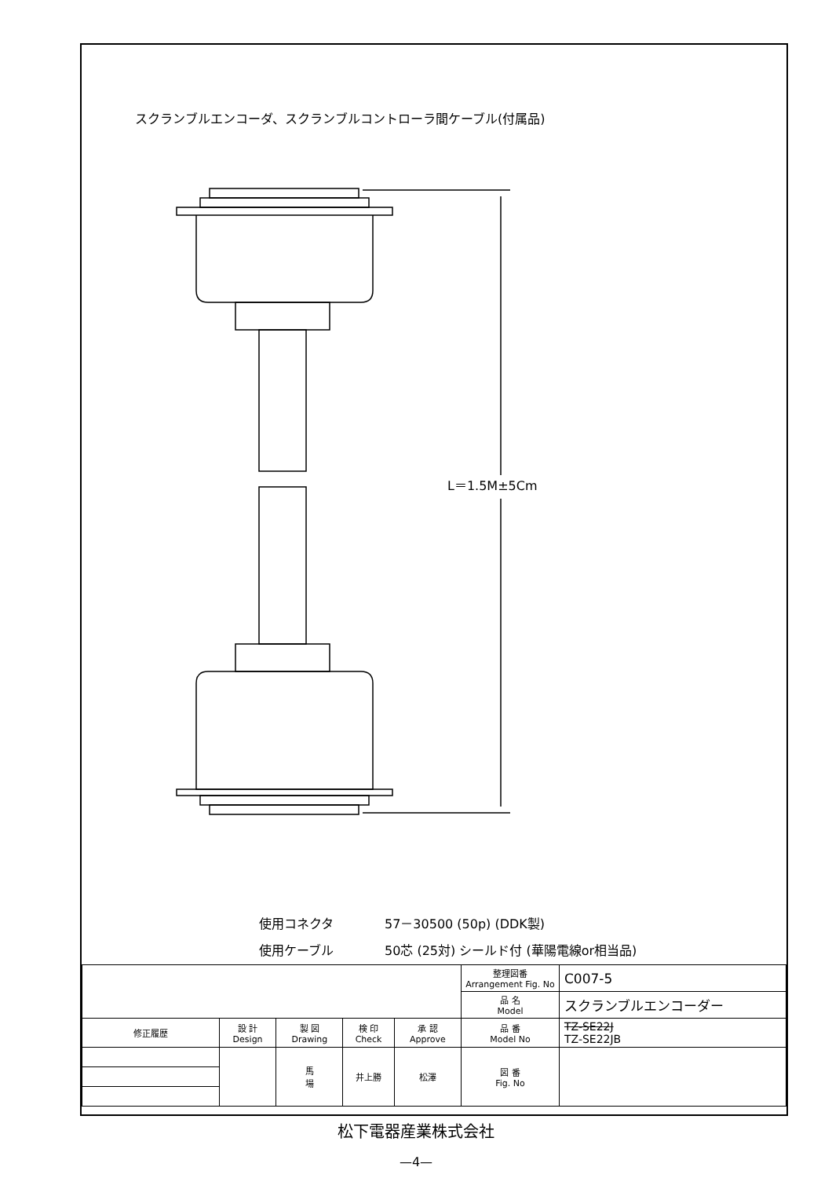スクランブルエンコーダ、スクランブルコントローラ間ケーブル(付属品)
L＝1.5M±5Cm
使用コネクタ 57－30500 (50p) (DDK製)
使用ケーブル 50芯 (25対) シールド付 (華陽電線or相当品)
| | | | | | 整理図番 Arrangement Fig. No | C007-5 |
| | | | | | 品 名 Model | スクランブルエンコーダー |
| 修正履歴 | 設 計 Design | 製 図 Drawing | 検 印 Check | 承 認 Approve | 品 番 Model No | TZ-SE22J TZ-SE22JB |
| | | 馬 場 | 井上勝 | 松澤 | 図 番 Fig. No | |
松下電器産業株式会社
—4—